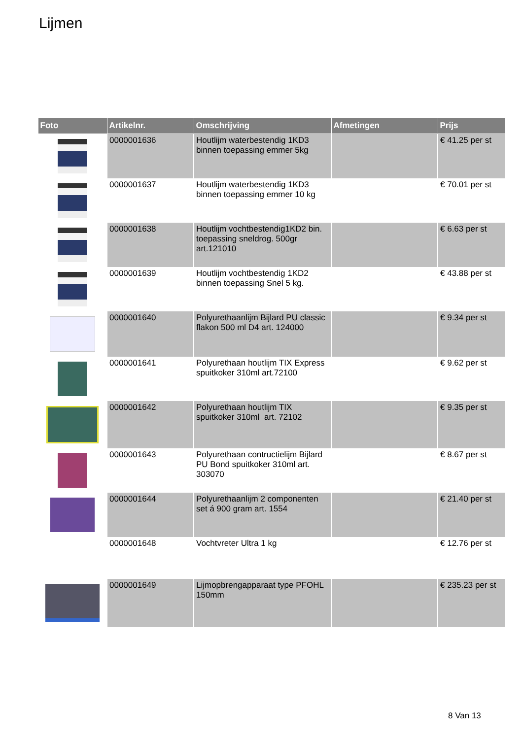Lijmen
| Foto | Artikelnr. | Omschrijving | Afmetingen | Prijs |
| --- | --- | --- | --- | --- |
| | 0000001636 | Houtlijm waterbestendig 1KD3 binnen toepassing emmer 5kg | | € 41.25 per st |
| | 0000001637 | Houtlijm waterbestendig 1KD3 binnen toepassing emmer 10 kg | | € 70.01 per st |
| | 0000001638 | Houtlijm vochtbestendig1KD2 bin. toepassing sneldrog. 500gr art.121010 | | € 6.63 per st |
| | 0000001639 | Houtlijm vochtbestendig 1KD2 binnen toepassing Snel 5 kg. | | € 43.88 per st |
| | 0000001640 | Polyurethaanlijm Bijlard PU classic flakon 500 ml D4 art. 124000 | | € 9.34 per st |
| | 0000001641 | Polyurethaan houtlijm TIX Express spuitkoker 310ml art.72100 | | € 9.62 per st |
| | 0000001642 | Polyurethaan houtlijm TIX spuitkoker 310ml art. 72102 | | € 9.35 per st |
| | 0000001643 | Polyurethaan contructielijm Bijlard PU Bond spuitkoker 310ml art. 303070 | | € 8.67 per st |
| | 0000001644 | Polyurethaanlijm 2 componenten set á 900 gram art. 1554 | | € 21.40 per st |
| | 0000001648 | Vochtvreter Ultra 1 kg | | € 12.76 per st |
| | 0000001649 | Lijmopbrengapparaat type PFOHL 150mm | | € 235.23 per st |
8 Van 13